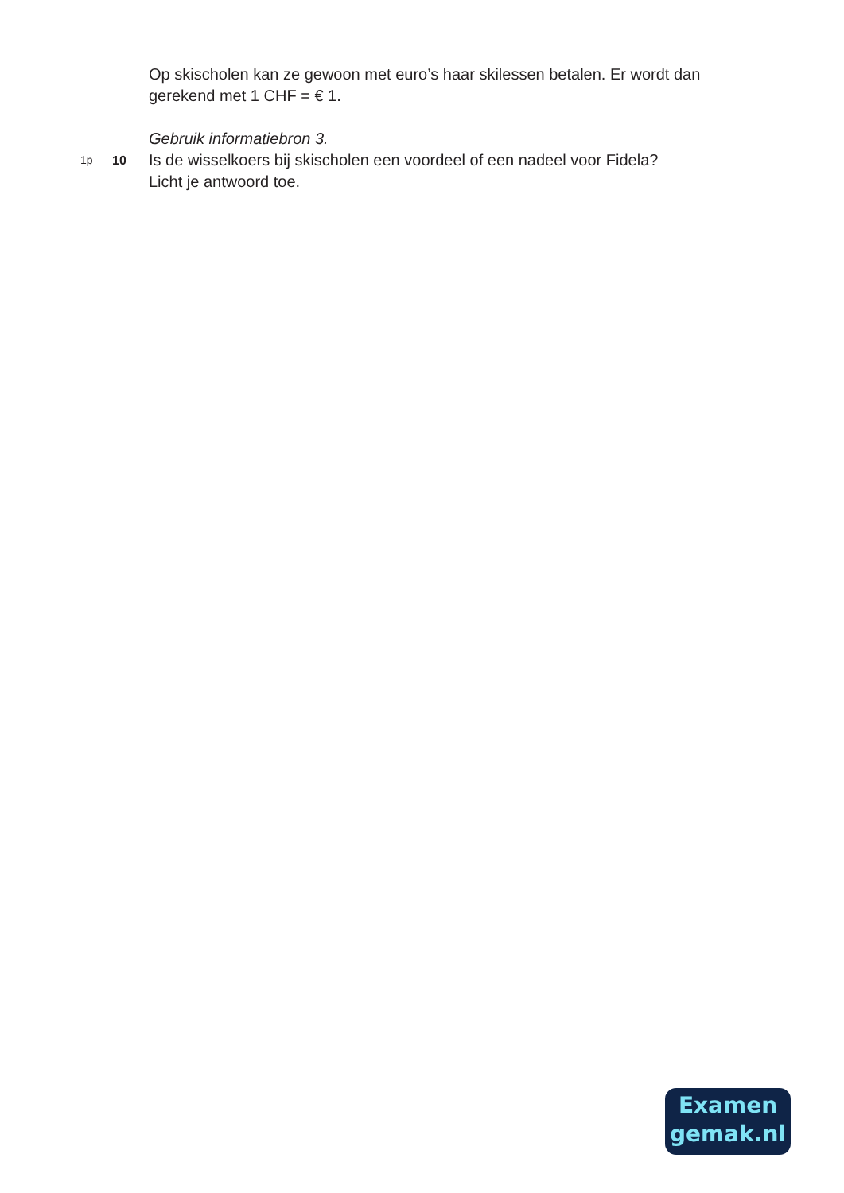Op skischolen kan ze gewoon met euro’s haar skilessen betalen. Er wordt dan gerekend met 1 CHF = € 1.
Gebruik informatiebron 3.
1p 10 Is de wisselkoers bij skischolen een voordeel of een nadeel voor Fidela?
Licht je antwoord toe.
Examen
gemak.nl